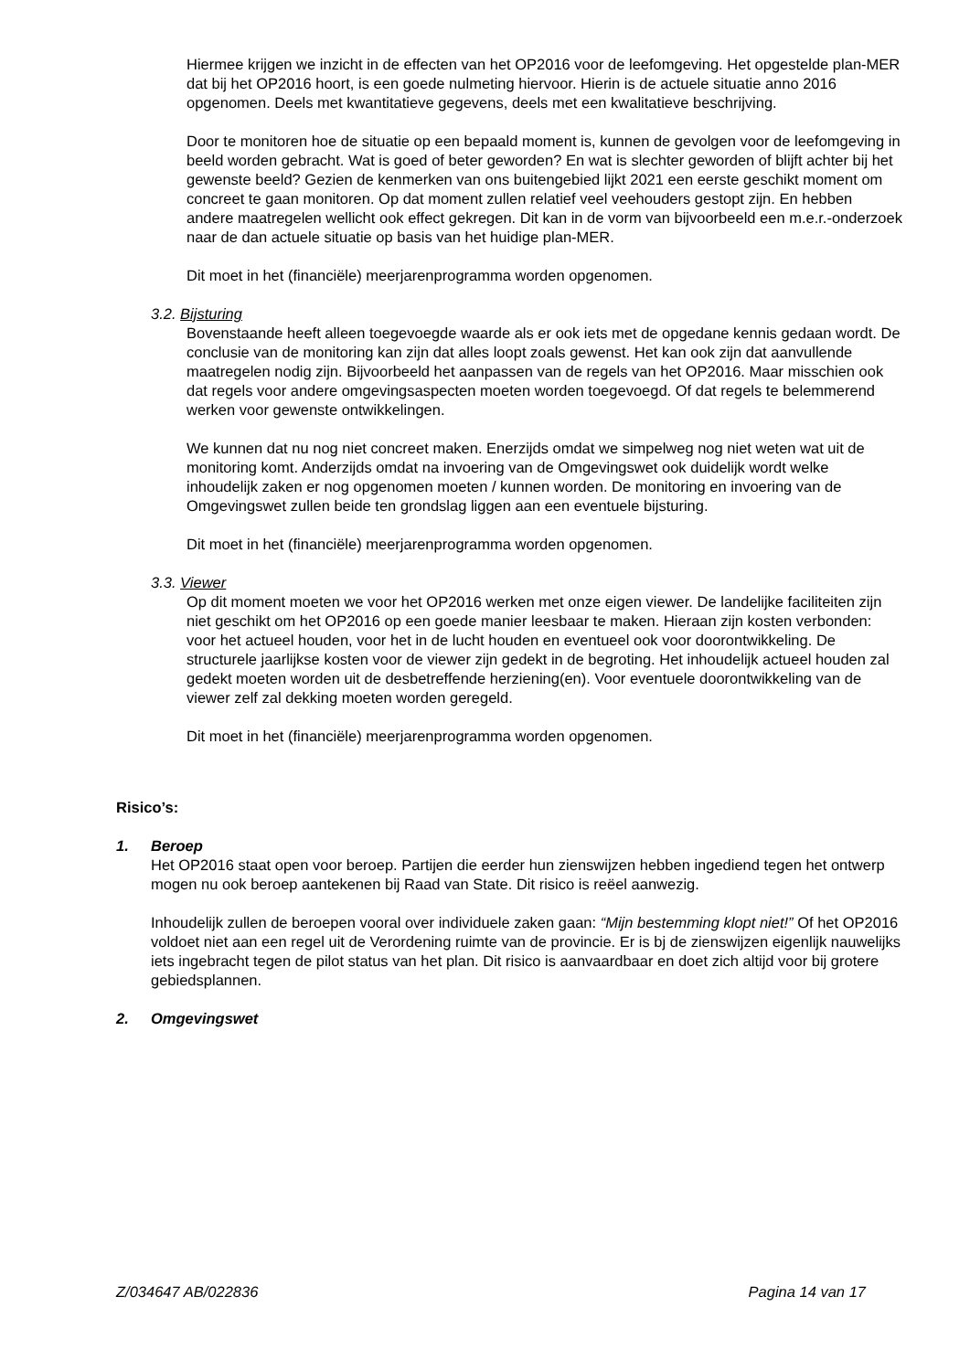Hiermee krijgen we inzicht in de effecten van het OP2016 voor de leefomgeving. Het opgestelde plan-MER dat bij het OP2016 hoort, is een goede nulmeting hiervoor. Hierin is de actuele situatie anno 2016 opgenomen. Deels met kwantitatieve gegevens, deels met een kwalitatieve beschrijving.
Door te monitoren hoe de situatie op een bepaald moment is, kunnen de gevolgen voor de leefomgeving in beeld worden gebracht. Wat is goed of beter geworden? En wat is slechter geworden of blijft achter bij het gewenste beeld? Gezien de kenmerken van ons buitengebied lijkt 2021 een eerste geschikt moment om concreet te gaan monitoren. Op dat moment zullen relatief veel veehouders gestopt zijn. En hebben andere maatregelen wellicht ook effect gekregen. Dit kan in de vorm van bijvoorbeeld een m.e.r.-onderzoek naar de dan actuele situatie op basis van het huidige plan-MER.
Dit moet in het (financiële) meerjarenprogramma worden opgenomen.
3.2. Bijsturing
Bovenstaande heeft alleen toegevoegde waarde als er ook iets met de opgedane kennis gedaan wordt. De conclusie van de monitoring kan zijn dat alles loopt zoals gewenst. Het kan ook zijn dat aanvullende maatregelen nodig zijn. Bijvoorbeeld het aanpassen van de regels van het OP2016. Maar misschien ook dat regels voor andere omgevingsaspecten moeten worden toegevoegd. Of dat regels te belemmerend werken voor gewenste ontwikkelingen.
We kunnen dat nu nog niet concreet maken. Enerzijds omdat we simpelweg nog niet weten wat uit de monitoring komt. Anderzijds omdat na invoering van de Omgevingswet ook duidelijk wordt welke inhoudelijk zaken er nog opgenomen moeten / kunnen worden. De monitoring en invoering van de Omgevingswet zullen beide ten grondslag liggen aan een eventuele bijsturing.
Dit moet in het (financiële) meerjarenprogramma worden opgenomen.
3.3. Viewer
Op dit moment moeten we voor het OP2016 werken met onze eigen viewer. De landelijke faciliteiten zijn niet geschikt om het OP2016 op een goede manier leesbaar te maken. Hieraan zijn kosten verbonden: voor het actueel houden, voor het in de lucht houden en eventueel ook voor doorontwikkeling. De structurele jaarlijkse kosten voor de viewer zijn gedekt in de begroting. Het inhoudelijk actueel houden zal gedekt moeten worden uit de desbetreffende herziening(en). Voor eventuele doorontwikkeling van de viewer zelf zal dekking moeten worden geregeld.
Dit moet in het (financiële) meerjarenprogramma worden opgenomen.
Risico’s:
1. Beroep
Het OP2016 staat open voor beroep. Partijen die eerder hun zienswijzen hebben ingediend tegen het ontwerp mogen nu ook beroep aantekenen bij Raad van State. Dit risico is reëel aanwezig.
Inhoudelijk zullen de beroepen vooral over individuele zaken gaan: “Mijn bestemming klopt niet!” Of het OP2016 voldoet niet aan een regel uit de Verordening ruimte van de provincie. Er is bj de zienswijzen eigenlijk nauwelijks iets ingebracht tegen de pilot status van het plan. Dit risico is aanvaardbaar en doet zich altijd voor bij grotere gebiedsplannen.
2. Omgevingswet
Z/034647 AB/022836 Pagina 14 van 17